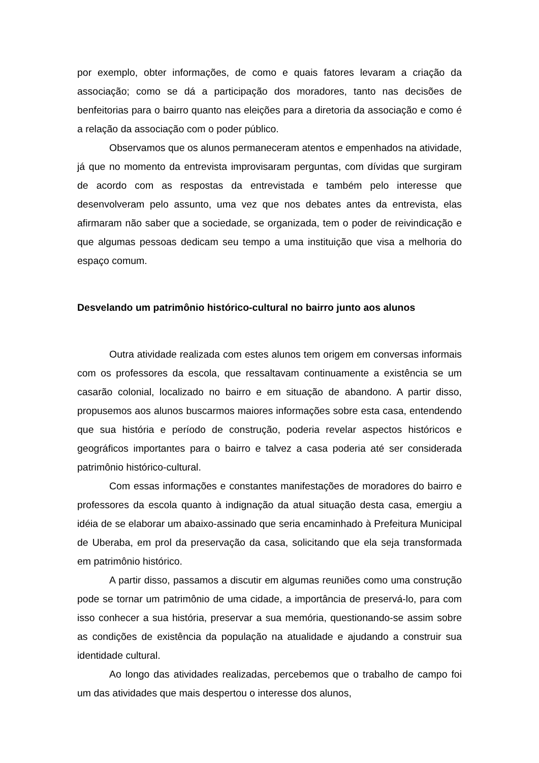por exemplo, obter informações, de como e quais fatores levaram a criação da associação; como se dá a participação dos moradores, tanto nas decisões de benfeitorias para o bairro quanto nas eleições para a diretoria da associação e como é a relação da associação com o poder público.
Observamos que os alunos permaneceram atentos e empenhados na atividade, já que no momento da entrevista improvisaram perguntas, com dívidas que surgiram de acordo com as respostas da entrevistada e também pelo interesse que desenvolveram pelo assunto, uma vez que nos debates antes da entrevista, elas afirmaram não saber que a sociedade, se organizada, tem o poder de reivindicação e que algumas pessoas dedicam seu tempo a uma instituição que visa a melhoria do espaço comum.
Desvelando um patrimônio histórico-cultural no bairro junto aos alunos
Outra atividade realizada com estes alunos tem origem em conversas informais com os professores da escola, que ressaltavam continuamente a existência se um casarão colonial, localizado no bairro e em situação de abandono. A partir disso, propusemos aos alunos buscarmos maiores informações sobre esta casa, entendendo que sua história e período de construção, poderia revelar aspectos históricos e geográficos importantes para o bairro e talvez a casa poderia até ser considerada patrimônio histórico-cultural.
Com essas informações e constantes manifestações de moradores do bairro e professores da escola quanto à indignação da atual situação desta casa, emergiu a idéia de se elaborar um abaixo-assinado que seria encaminhado à Prefeitura Municipal de Uberaba, em prol da preservação da casa, solicitando que ela seja transformada em patrimônio histórico.
A partir disso, passamos a discutir em algumas reuniões como uma construção pode se tornar um patrimônio de uma cidade, a importância de preservá-lo, para com isso conhecer a sua história, preservar a sua memória, questionando-se assim sobre as condições de existência da população na atualidade e ajudando a construir sua identidade cultural.
Ao longo das atividades realizadas, percebemos que o trabalho de campo foi um das atividades que mais despertou o interesse dos alunos,